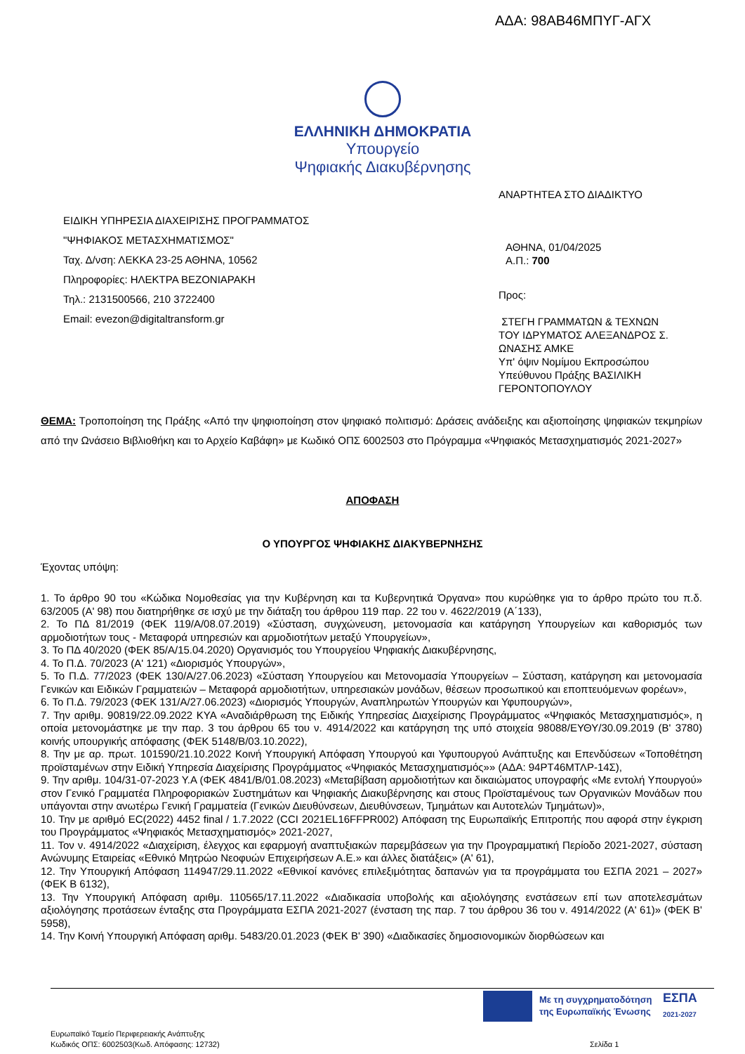ΑΔΑ: 98ΑΒ46ΜΠΥΓ-ΑΓΧ
ΕΛΛΗΝΙΚΗ ΔΗΜΟΚΡΑΤΙΑ
Υπουργείο
Ψηφιακής Διακυβέρνησης
ΑΝΑΡΤΗΤΕΑ ΣΤΟ ΔΙΑΔΙΚΤΥΟ
ΕΙΔΙΚΗ ΥΠΗΡΕΣΙΑ ΔΙΑΧΕΙΡΙΣΗΣ ΠΡΟΓΡΑΜΜΑΤΟΣ
"ΨΗΦΙΑΚΟΣ ΜΕΤΑΣΧΗΜΑΤΙΣΜΟΣ"
Ταχ. Δ/νση: ΛΕΚΚΑ 23-25 ΑΘΗΝΑ, 10562
Πληροφορίες: ΗΛΕΚΤΡΑ ΒΕΖΟΝΙΑΡΑΚΗ
Τηλ.: 2131500566, 210 3722400
Email: evezon@digitaltransform.gr
ΑΘΗΝΑ, 01/04/2025
Α.Π.: 700
Προς:
ΣΤΕΓΗ ΓΡΑΜΜΑΤΩΝ & ΤΕΧΝΩΝ
ΤΟΥ ΙΔΡΥΜΑΤΟΣ ΑΛΕΞΑΝΔΡΟΣ Σ.
ΩΝΑΣΗΣ ΑΜΚΕ
Υπ' όψιν Νομίμου Εκπροσώπου
Υπεύθυνου Πράξης ΒΑΣΙΛΙΚΗ
ΓΕΡΟΝΤΟΠΟΥΛΟΥ
ΘΕΜΑ: Τροποποίηση της Πράξης «Από την ψηφιοποίηση στον ψηφιακό πολιτισμό: Δράσεις ανάδειξης και αξιοποίησης ψηφιακών τεκμηρίων από την Ωνάσειο Βιβλιοθήκη και το Αρχείο Καβάφη» με Κωδικό ΟΠΣ 6002503 στο Πρόγραμμα «Ψηφιακός Μετασχηματισμός 2021-2027»
ΑΠΟΦΑΣΗ
Ο ΥΠΟΥΡΓΟΣ ΨΗΦΙΑΚΗΣ ΔΙΑΚΥΒΕΡΝΗΣΗΣ
Έχοντας υπόψη:
1. Το άρθρο 90 του «Κώδικα Νομοθεσίας για την Κυβέρνηση και τα Κυβερνητικά Όργανα» που κυρώθηκε για το άρθρο πρώτο του π.δ. 63/2005 (Α' 98) που διατηρήθηκε σε ισχύ με την διάταξη του άρθρου 119 παρ. 22 του ν. 4622/2019 (Α΄133),
2. Το ΠΔ 81/2019 (ΦΕΚ 119/Α/08.07.2019) «Σύσταση, συγχώνευση, μετονομασία και κατάργηση Υπουργείων και καθορισμός των αρμοδιοτήτων τους - Μεταφορά υπηρεσιών και αρμοδιοτήτων μεταξύ Υπουργείων»,
3. Το ΠΔ 40/2020 (ΦΕΚ 85/Α/15.04.2020) Οργανισμός του Υπουργείου Ψηφιακής Διακυβέρνησης,
4. Το Π.Δ. 70/2023 (Α' 121) «Διορισμός Υπουργών»,
5. Το Π.Δ. 77/2023 (ΦΕΚ 130/Α/27.06.2023) «Σύσταση Υπουργείου και Μετονομασία Υπουργείων – Σύσταση, κατάργηση και μετονομασία Γενικών και Ειδικών Γραμματειών – Μεταφορά αρμοδιοτήτων, υπηρεσιακών μονάδων, θέσεων προσωπικού και εποπτευόμενων φορέων»,
6. Το Π.Δ. 79/2023 (ΦΕΚ 131/Α/27.06.2023) «Διορισμός Υπουργών, Αναπληρωτών Υπουργών και Υφυπουργών»,
7. Την αριθμ. 90819/22.09.2022 ΚΥΑ «Αναδιάρθρωση της Ειδικής Υπηρεσίας Διαχείρισης Προγράμματος «Ψηφιακός Μετασχηματισμός», η οποία μετονομάστηκε με την παρ. 3 του άρθρου 65 του ν. 4914/2022 και κατάργηση της υπό στοιχεία 98088/ΕΥΘΥ/30.09.2019 (Β' 3780) κοινής υπουργικής απόφασης (ΦΕΚ 5148/Β/03.10.2022),
8. Την με αρ. πρωτ. 101590/21.10.2022 Κοινή Υπουργική Απόφαση Υπουργού και Υφυπουργού Ανάπτυξης και Επενδύσεων «Τοποθέτηση προϊσταμένων στην Ειδική Υπηρεσία Διαχείρισης Προγράμματος «Ψηφιακός Μετασχηματισμός»» (ΑΔΑ: 94ΡΤ46ΜΤΛΡ-14Σ),
9. Την αριθμ. 104/31-07-2023 Υ.Α (ΦΕΚ 4841/Β/01.08.2023) «Μεταβίβαση αρμοδιοτήτων και δικαιώματος υπογραφής «Με εντολή Υπουργού» στον Γενικό Γραμματέα Πληροφοριακών Συστημάτων και Ψηφιακής Διακυβέρνησης και στους Προϊσταμένους των Οργανικών Μονάδων που υπάγονται στην ανωτέρω Γενική Γραμματεία (Γενικών Διευθύνσεων, Διευθύνσεων, Τμημάτων και Αυτοτελών Τμημάτων)»,
10. Την με αριθμό EC(2022) 4452 final / 1.7.2022 (CCI 2021EL16FFPR002) Απόφαση της Ευρωπαϊκής Επιτροπής που αφορά στην έγκριση του Προγράμματος «Ψηφιακός Μετασχηματισμός» 2021-2027,
11. Τον ν. 4914/2022 «Διαχείριση, έλεγχος και εφαρμογή αναπτυξιακών παρεμβάσεων για την Προγραμματική Περίοδο 2021-2027, σύσταση Ανώνυμης Εταιρείας «Εθνικό Μητρώο Νεοφυών Επιχειρήσεων Α.Ε.» και άλλες διατάξεις» (Α' 61),
12. Την Υπουργική Απόφαση 114947/29.11.2022 «Εθνικοί κανόνες επιλεξιμότητας δαπανών για τα προγράμματα του ΕΣΠΑ 2021 – 2027» (ΦΕΚ Β 6132),
13. Την Υπουργική Απόφαση αριθμ. 110565/17.11.2022 «Διαδικασία υποβολής και αξιολόγησης ενστάσεων επί των αποτελεσμάτων αξιολόγησης προτάσεων ένταξης στα Προγράμματα ΕΣΠΑ 2021-2027 (ένσταση της παρ. 7 του άρθρου 36 του ν. 4914/2022 (Α' 61)» (ΦΕΚ Β' 5958),
14. Την Κοινή Υπουργική Απόφαση αριθμ. 5483/20.01.2023 (ΦΕΚ Β' 390) «Διαδικασίες δημοσιονομικών διορθώσεων και
Με τη συγχρηματοδότηση
της Ευρωπαϊκής Ένωσης
ΕΣΠΑ
2021-2027
Ευρωπαϊκό Ταμείο Περιφερειακής Ανάπτυξης
Κωδικός ΟΠΣ: 6002503(Κωδ. Απόφασης: 12732)
Σελίδα 1